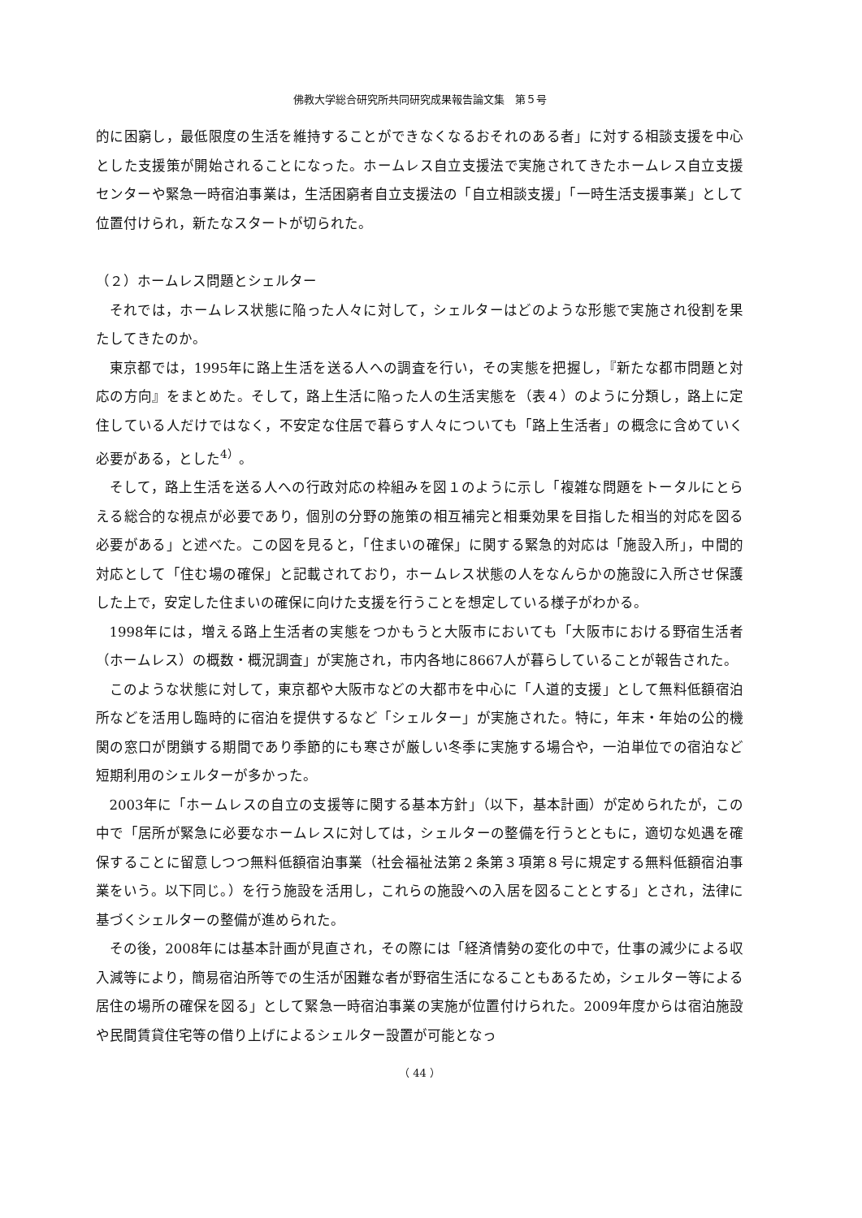佛教大学総合研究所共同研究成果報告論文集　第５号
的に困窮し，最低限度の生活を維持することができなくなるおそれのある者」に対する相談支援を中心とした支援策が開始されることになった。ホームレス自立支援法で実施されてきたホームレス自立支援センターや緊急一時宿泊事業は，生活困窮者自立支援法の「自立相談支援」「一時生活支援事業」として位置付けられ，新たなスタートが切られた。
（２）ホームレス問題とシェルター
それでは，ホームレス状態に陥った人々に対して，シェルターはどのような形態で実施され役割を果たしてきたのか。
東京都では，1995年に路上生活を送る人への調査を行い，その実態を把握し，『新たな都市問題と対応の方向』をまとめた。そして，路上生活に陥った人の生活実態を（表４）のように分類し，路上に定住している人だけではなく，不安定な住居で暮らす人々についても「路上生活者」の概念に含めていく必要がある，とした<sup>4）</sup>。
そして，路上生活を送る人への行政対応の枠組みを図１のように示し「複雑な問題をトータルにとらえる総合的な視点が必要であり，個別の分野の施策の相互補完と相乗効果を目指した相当的対応を図る必要がある」と述べた。この図を見ると，「住まいの確保」に関する緊急的対応は「施設入所」，中間的対応として「住む場の確保」と記載されており，ホームレス状態の人をなんらかの施設に入所させ保護した上で，安定した住まいの確保に向けた支援を行うことを想定している様子がわかる。
1998年には，増える路上生活者の実態をつかもうと大阪市においても「大阪市における野宿生活者（ホームレス）の概数・概況調査」が実施され，市内各地に8667人が暮らしていることが報告された。
このような状態に対して，東京都や大阪市などの大都市を中心に「人道的支援」として無料低額宿泊所などを活用し臨時的に宿泊を提供するなど「シェルター」が実施された。特に，年末・年始の公的機関の窓口が閉鎖する期間であり季節的にも寒さが厳しい冬季に実施する場合や，一泊単位での宿泊など短期利用のシェルターが多かった。
2003年に「ホームレスの自立の支援等に関する基本方針」（以下，基本計画）が定められたが，この中で「居所が緊急に必要なホームレスに対しては，シェルターの整備を行うとともに，適切な処遇を確保することに留意しつつ無料低額宿泊事業（社会福祉法第２条第３項第８号に規定する無料低額宿泊事業をいう。以下同じ。）を行う施設を活用し，これらの施設への入居を図ることとする」とされ，法律に基づくシェルターの整備が進められた。
その後，2008年には基本計画が見直され，その際には「経済情勢の変化の中で，仕事の減少による収入減等により，簡易宿泊所等での生活が困難な者が野宿生活になることもあるため，シェルター等による居住の場所の確保を図る」として緊急一時宿泊事業の実施が位置付けられた。2009年度からは宿泊施設や民間賃貸住宅等の借り上げによるシェルター設置が可能となっ
（ 44 ）